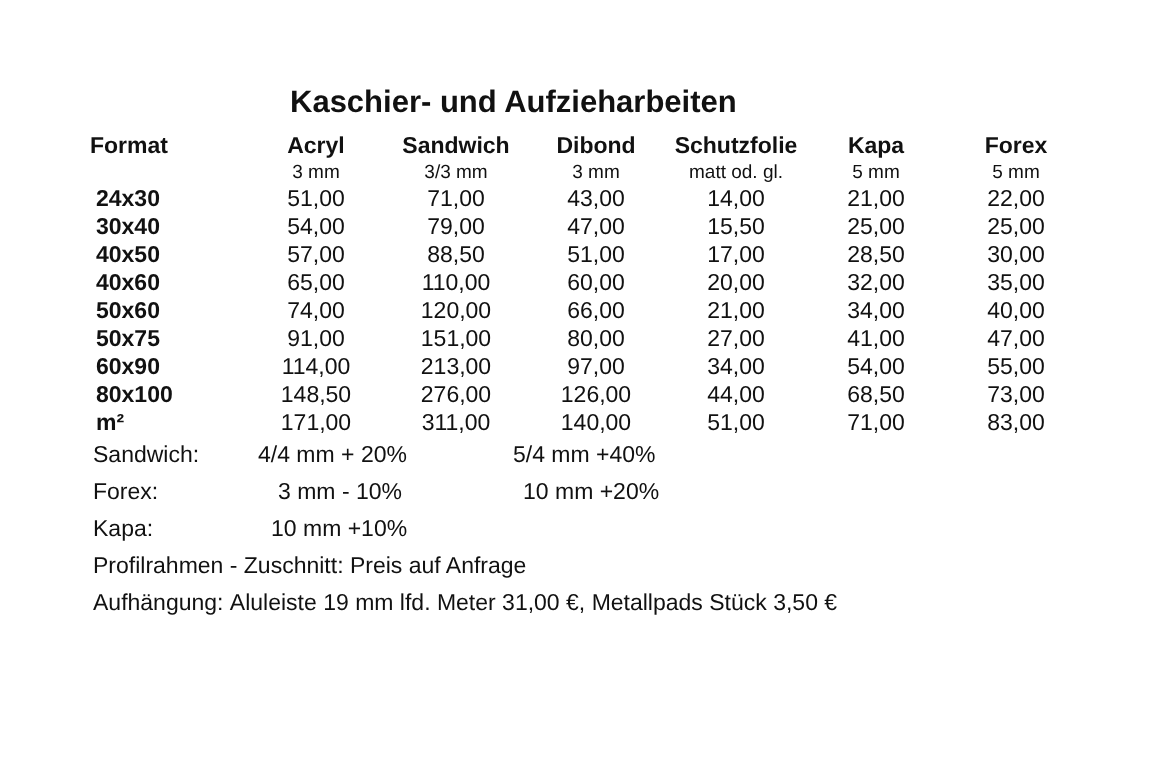Kaschier- und Aufzieharbeiten
| Format | Acryl | Sandwich | Dibond | Schutzfolie | Kapa | Forex |
| --- | --- | --- | --- | --- | --- | --- |
| | 3 mm | 3/3 mm | 3 mm | matt od. gl. | 5 mm | 5 mm |
| 24x30 | 51,00 | 71,00 | 43,00 | 14,00 | 21,00 | 22,00 |
| 30x40 | 54,00 | 79,00 | 47,00 | 15,50 | 25,00 | 25,00 |
| 40x50 | 57,00 | 88,50 | 51,00 | 17,00 | 28,50 | 30,00 |
| 40x60 | 65,00 | 110,00 | 60,00 | 20,00 | 32,00 | 35,00 |
| 50x60 | 74,00 | 120,00 | 66,00 | 21,00 | 34,00 | 40,00 |
| 50x75 | 91,00 | 151,00 | 80,00 | 27,00 | 41,00 | 47,00 |
| 60x90 | 114,00 | 213,00 | 97,00 | 34,00 | 54,00 | 55,00 |
| 80x100 | 148,50 | 276,00 | 126,00 | 44,00 | 68,50 | 73,00 |
| m² | 171,00 | 311,00 | 140,00 | 51,00 | 71,00 | 83,00 |
Sandwich: 4/4 mm + 20% 5/4 mm +40%
Forex: 3 mm - 10% 10 mm +20%
Kapa: 10 mm +10%
Profilrahmen - Zuschnitt: Preis auf Anfrage
Aufhängung: Aluleiste 19 mm lfd. Meter 31,00 €, Metallpads Stück 3,50 €